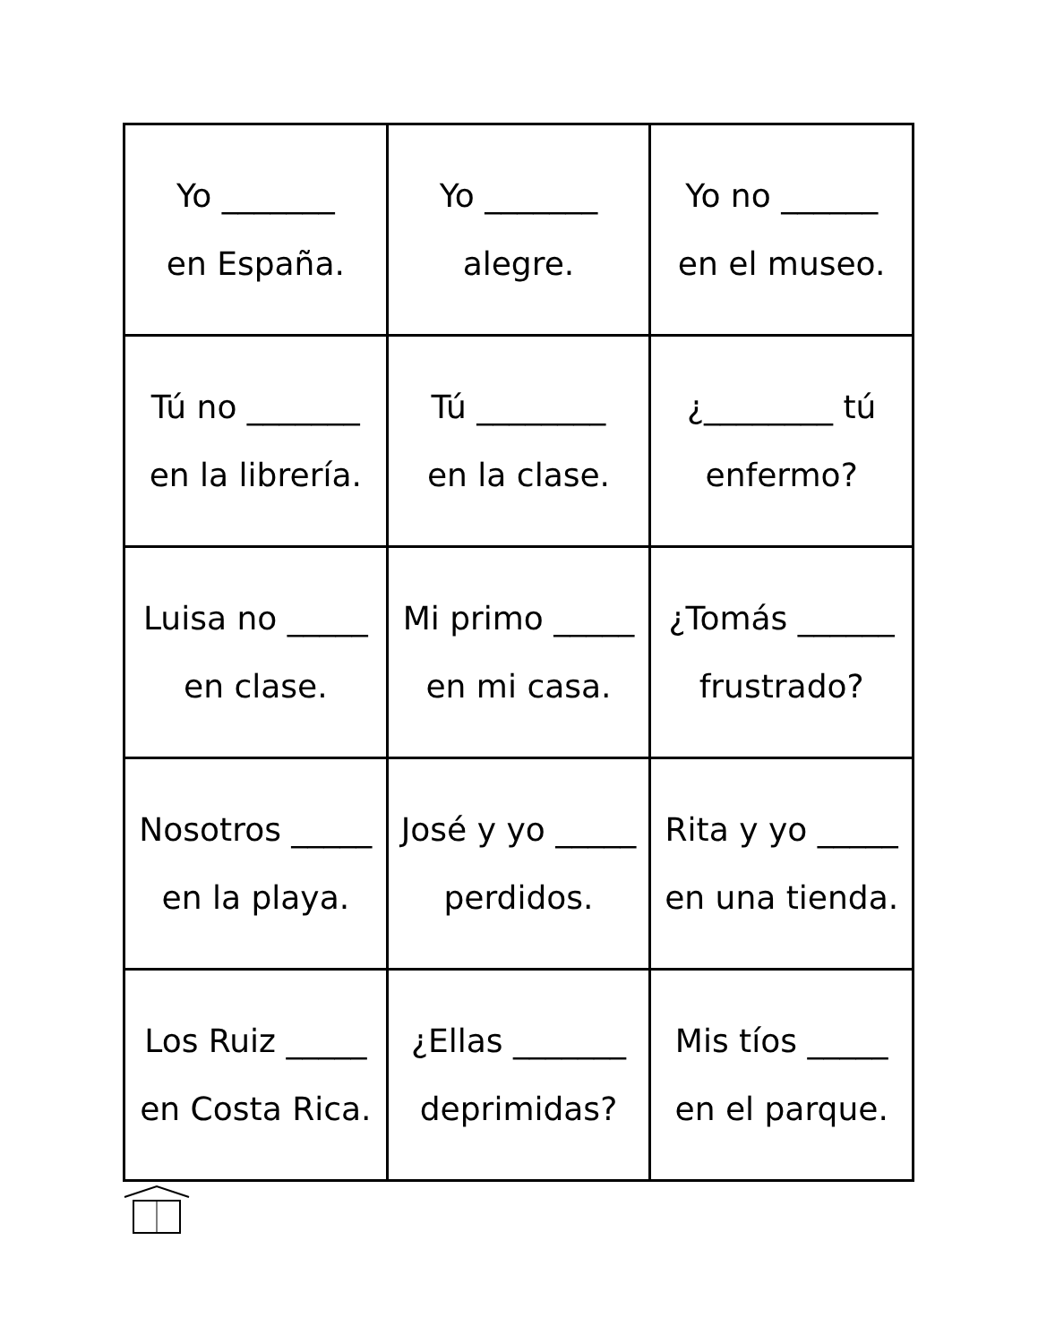| Yo _______ en España. | Yo _______ alegre. | Yo no ______ en el museo. |
| Tú no _______ en la librería. | Tú ________ en la clase. | ¿________ tú enfermo? |
| Luisa no _____ en clase. | Mi primo _____ en mi casa. | ¿Tomás ______ frustrado? |
| Nosotros _____ en la playa. | José y yo _____ perdidos. | Rita y yo _____ en una tienda. |
| Los Ruiz _____ en Costa Rica. | ¿Ellas _______ deprimidas? | Mis tíos _____ en el parque. |
H E R